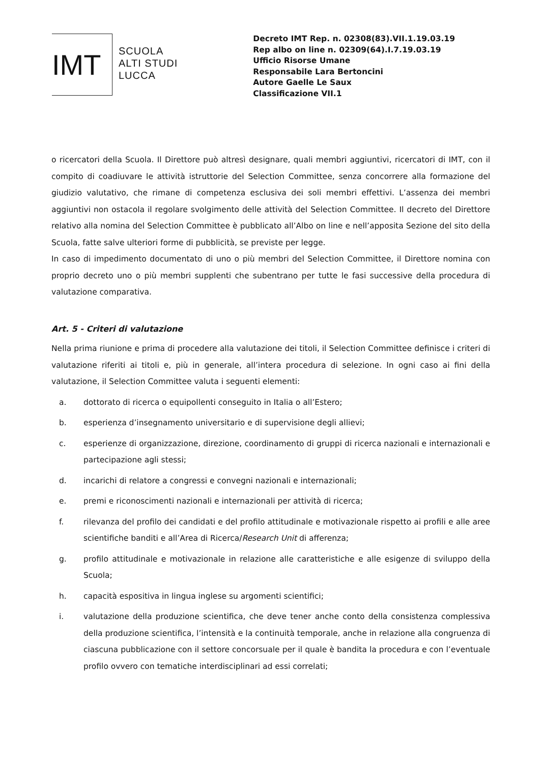IMT
SCUOLA
ALTI STUDI
LUCCA
Decreto IMT Rep. n. 02308(83).VII.1.19.03.19
Rep albo on line n. 02309(64).I.7.19.03.19
Ufficio Risorse Umane
Responsabile Lara Bertoncini
Autore Gaelle Le Saux
Classificazione VII.1
o ricercatori della Scuola. Il Direttore può altresì designare, quali membri aggiuntivi, ricercatori di IMT, con il compito di coadiuvare le attività istruttorie del Selection Committee, senza concorrere alla formazione del giudizio valutativo, che rimane di competenza esclusiva dei soli membri effettivi. L’assenza dei membri aggiuntivi non ostacola il regolare svolgimento delle attività del Selection Committee. Il decreto del Direttore relativo alla nomina del Selection Committee è pubblicato all’Albo on line e nell’apposita Sezione del sito della Scuola, fatte salve ulteriori forme di pubblicità, se previste per legge.
In caso di impedimento documentato di uno o più membri del Selection Committee, il Direttore nomina con proprio decreto uno o più membri supplenti che subentrano per tutte le fasi successive della procedura di valutazione comparativa.
Art. 5 - Criteri di valutazione
Nella prima riunione e prima di procedere alla valutazione dei titoli, il Selection Committee definisce i criteri di valutazione riferiti ai titoli e, più in generale, all’intera procedura di selezione. In ogni caso ai fini della valutazione, il Selection Committee valuta i seguenti elementi:
a. dottorato di ricerca o equipollenti conseguito in Italia o all’Estero;
b. esperienza d’insegnamento universitario e di supervisione degli allievi;
c. esperienze di organizzazione, direzione, coordinamento di gruppi di ricerca nazionali e internazionali e partecipazione agli stessi;
d. incarichi di relatore a congressi e convegni nazionali e internazionali;
e. premi e riconoscimenti nazionali e internazionali per attività di ricerca;
f. rilevanza del profilo dei candidati e del profilo attitudinale e motivazionale rispetto ai profili e alle aree scientifiche banditi e all’Area di Ricerca/Research Unit di afferenza;
g. profilo attitudinale e motivazionale in relazione alle caratteristiche e alle esigenze di sviluppo della Scuola;
h. capacità espositiva in lingua inglese su argomenti scientifici;
i. valutazione della produzione scientifica, che deve tener anche conto della consistenza complessiva della produzione scientifica, l’intensità e la continuità temporale, anche in relazione alla congruenza di ciascuna pubblicazione con il settore concorsuale per il quale è bandita la procedura e con l’eventuale profilo ovvero con tematiche interdisciplinari ad essi correlati;